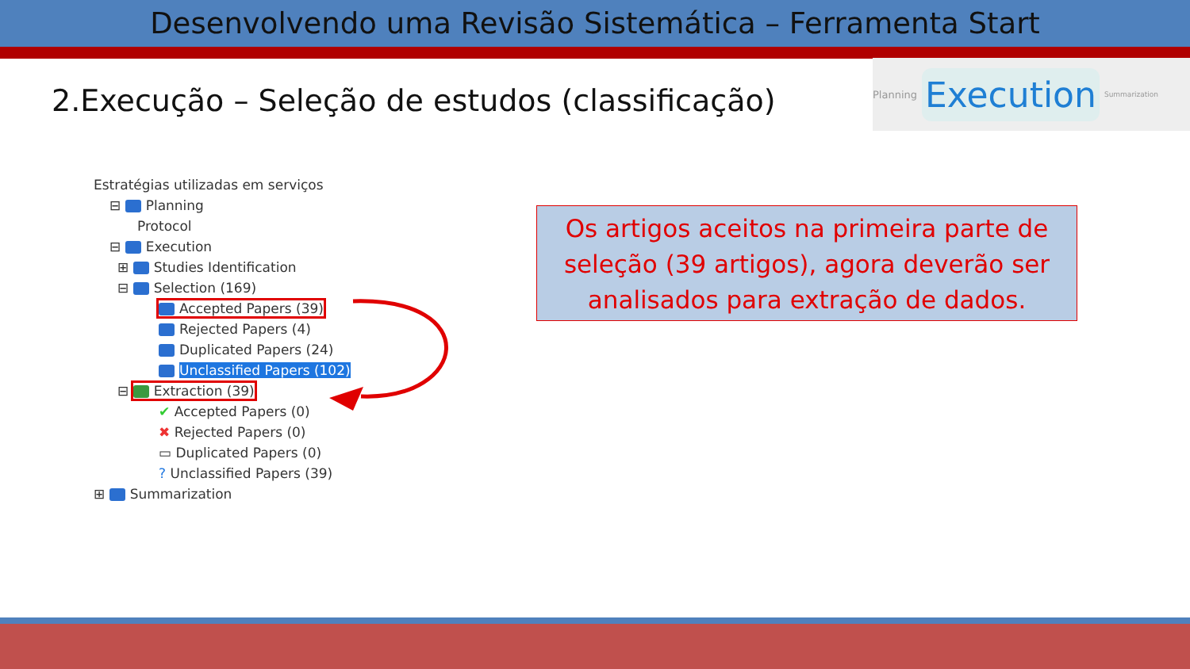Desenvolvendo uma Revisão Sistemática – Ferramenta Start
2.Execução – Seleção de estudos (classificação)
Planning Execution Summarization
Estratégias utilizadas em serviços
⊟ Planning
Protocol
⊟ Execution
⊞ Studies Identification
⊟ Selection (169)
Accepted Papers (39)
Rejected Papers (4)
Duplicated Papers (24)
Unclassified Papers (102)
⊟ Extraction (39)
✔ Accepted Papers (0)
✖ Rejected Papers (0)
▭ Duplicated Papers (0)
? Unclassified Papers (39)
⊞ Summarization
Os artigos aceitos na primeira parte de seleção (39 artigos), agora deverão ser analisados para extração de dados.